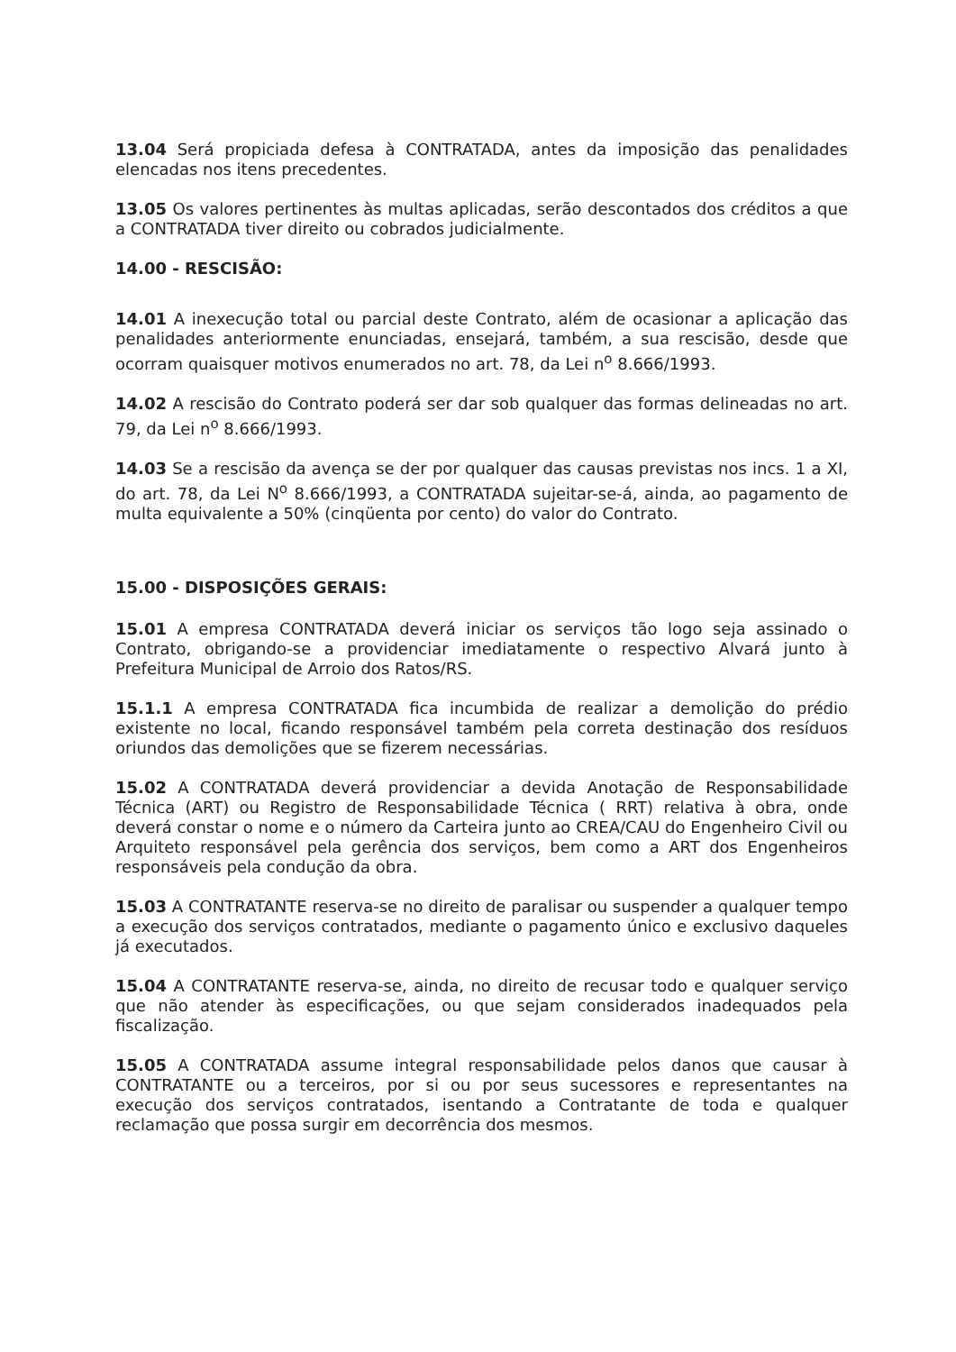13.04 Será propiciada defesa à CONTRATADA, antes da imposição das penalidades elencadas nos itens precedentes.
13.05 Os valores pertinentes às multas aplicadas, serão descontados dos créditos a que a CONTRATADA tiver direito ou cobrados judicialmente.
14.00 - RESCISÃO:
14.01 A inexecução total ou parcial deste Contrato, além de ocasionar a aplicação das penalidades anteriormente enunciadas, ensejará, também, a sua rescisão, desde que ocorram quaisquer motivos enumerados no art. 78, da Lei n<sup>o</sup> 8.666/1993.
14.02 A rescisão do Contrato poderá ser dar sob qualquer das formas delineadas no art. 79, da Lei n<sup>o</sup> 8.666/1993.
14.03 Se a rescisão da avença se der por qualquer das causas previstas nos incs. 1 a XI, do art. 78, da Lei N<sup>o</sup> 8.666/1993, a CONTRATADA sujeitar-se-á, ainda, ao pagamento de multa equivalente a 50% (cinqüenta por cento) do valor do Contrato.
15.00 - DISPOSIÇÕES GERAIS:
15.01 A empresa CONTRATADA deverá iniciar os serviços tão logo seja assinado o Contrato, obrigando-se a providenciar imediatamente o respectivo Alvará junto à Prefeitura Municipal de Arroio dos Ratos/RS.
15.1.1 A empresa CONTRATADA fica incumbida de realizar a demolição do prédio existente no local, ficando responsável também pela correta destinação dos resíduos oriundos das demolições que se fizerem necessárias.
15.02 A CONTRATADA deverá providenciar a devida Anotação de Responsabilidade Técnica (ART) ou Registro de Responsabilidade Técnica ( RRT) relativa à obra, onde deverá constar o nome e o número da Carteira junto ao CREA/CAU do Engenheiro Civil ou Arquiteto responsável pela gerência dos serviços, bem como a ART dos Engenheiros responsáveis pela condução da obra.
15.03 A CONTRATANTE reserva-se no direito de paralisar ou suspender a qualquer tempo a execução dos serviços contratados, mediante o pagamento único e exclusivo daqueles já executados.
15.04 A CONTRATANTE reserva-se, ainda, no direito de recusar todo e qualquer serviço que não atender às especificações, ou que sejam considerados inadequados pela fiscalização.
15.05 A CONTRATADA assume integral responsabilidade pelos danos que causar à CONTRATANTE ou a terceiros, por si ou por seus sucessores e representantes na execução dos serviços contratados, isentando a Contratante de toda e qualquer reclamação que possa surgir em decorrência dos mesmos.